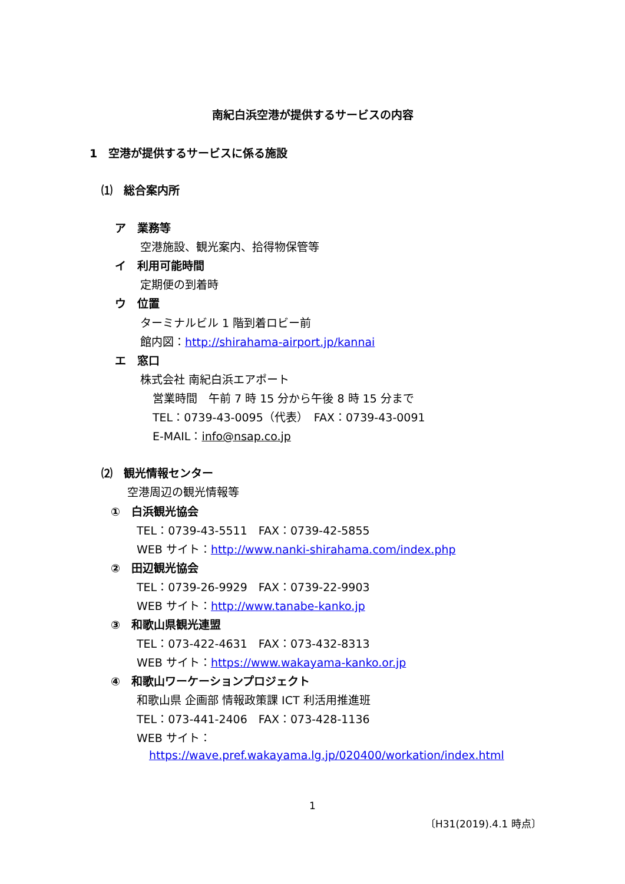南紀白浜空港が提供するサービスの内容
1　空港が提供するサービスに係る施設
⑴　総合案内所
ア　業務等
空港施設、観光案内、拾得物保管等
イ　利用可能時間
定期便の到着時
ウ　位置
ターミナルビル 1 階到着ロビー前
館内図：http://shirahama-airport.jp/kannai
エ　窓口
株式会社 南紀白浜エアポート
営業時間　午前 7 時 15 分から午後 8 時 15 分まで
TEL：0739-43-0095（代表）　FAX：0739-43-0091
E-MAIL：info@nsap.co.jp
⑵　観光情報センター
空港周辺の観光情報等
①　白浜観光協会
TEL：0739-43-5511　FAX：0739-42-5855
WEB サイト：http://www.nanki-shirahama.com/index.php
②　田辺観光協会
TEL：0739-26-9929　FAX：0739-22-9903
WEB サイト：http://www.tanabe-kanko.jp
③　和歌山県観光連盟
TEL：073-422-4631　FAX：073-432-8313
WEB サイト：https://www.wakayama-kanko.or.jp
④　和歌山ワーケーションプロジェクト
和歌山県 企画部 情報政策課 ICT 利活用推進班
TEL：073-441-2406　FAX：073-428-1136
WEB サイト：
https://wave.pref.wakayama.lg.jp/020400/workation/index.html
1
〔H31(2019).4.1 時点〕